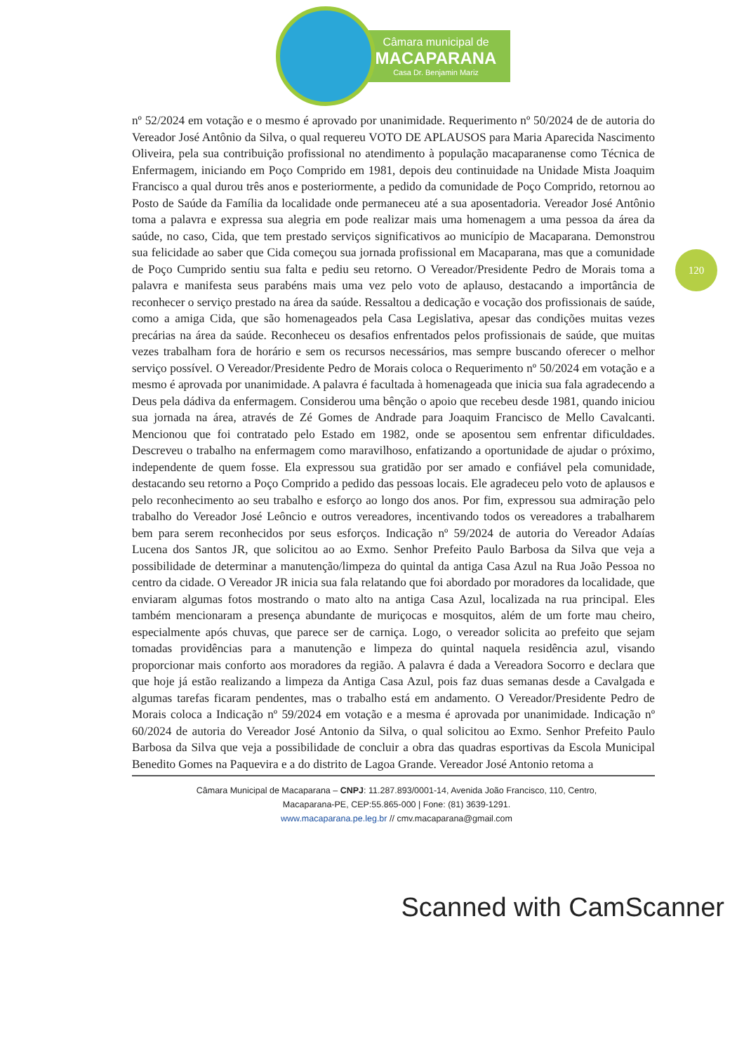Câmara municipal de
MACAPARANA
Casa Dr. Benjamin Mariz
120
nº 52/2024 em votação e o mesmo é aprovado por unanimidade. Requerimento nº 50/2024 de de autoria do Vereador José Antônio da Silva, o qual requereu VOTO DE APLAUSOS para Maria Aparecida Nascimento Oliveira, pela sua contribuição profissional no atendimento à população macaparanense como Técnica de Enfermagem, iniciando em Poço Comprido em 1981, depois deu continuidade na Unidade Mista Joaquim Francisco a qual durou três anos e posteriormente, a pedido da comunidade de Poço Comprido, retornou ao Posto de Saúde da Família da localidade onde permaneceu até a sua aposentadoria. Vereador José Antônio toma a palavra e expressa sua alegria em pode realizar mais uma homenagem a uma pessoa da área da saúde, no caso, Cida, que tem prestado serviços significativos ao município de Macaparana. Demonstrou sua felicidade ao saber que Cida começou sua jornada profissional em Macaparana, mas que a comunidade de Poço Cumprido sentiu sua falta e pediu seu retorno. O Vereador/Presidente Pedro de Morais toma a palavra e manifesta seus parabéns mais uma vez pelo voto de aplauso, destacando a importância de reconhecer o serviço prestado na área da saúde. Ressaltou a dedicação e vocação dos profissionais de saúde, como a amiga Cida, que são homenageados pela Casa Legislativa, apesar das condições muitas vezes precárias na área da saúde. Reconheceu os desafios enfrentados pelos profissionais de saúde, que muitas vezes trabalham fora de horário e sem os recursos necessários, mas sempre buscando oferecer o melhor serviço possível. O Vereador/Presidente Pedro de Morais coloca o Requerimento nº 50/2024 em votação e a mesmo é aprovada por unanimidade. A palavra é facultada à homenageada que inicia sua fala agradecendo a Deus pela dádiva da enfermagem. Considerou uma bênção o apoio que recebeu desde 1981, quando iniciou sua jornada na área, através de Zé Gomes de Andrade para Joaquim Francisco de Mello Cavalcanti. Mencionou que foi contratado pelo Estado em 1982, onde se aposentou sem enfrentar dificuldades. Descreveu o trabalho na enfermagem como maravilhoso, enfatizando a oportunidade de ajudar o próximo, independente de quem fosse. Ela expressou sua gratidão por ser amado e confiável pela comunidade, destacando seu retorno a Poço Comprido a pedido das pessoas locais. Ele agradeceu pelo voto de aplausos e pelo reconhecimento ao seu trabalho e esforço ao longo dos anos. Por fim, expressou sua admiração pelo trabalho do Vereador José Leôncio e outros vereadores, incentivando todos os vereadores a trabalharem bem para serem reconhecidos por seus esforços. Indicação nº 59/2024 de autoria do Vereador Adaías Lucena dos Santos JR, que solicitou ao ao Exmo. Senhor Prefeito Paulo Barbosa da Silva que veja a possibilidade de determinar a manutenção/limpeza do quintal da antiga Casa Azul na Rua João Pessoa no centro da cidade. O Vereador JR inicia sua fala relatando que foi abordado por moradores da localidade, que enviaram algumas fotos mostrando o mato alto na antiga Casa Azul, localizada na rua principal. Eles também mencionaram a presença abundante de muriçocas e mosquitos, além de um forte mau cheiro, especialmente após chuvas, que parece ser de carniça. Logo, o vereador solicita ao prefeito que sejam tomadas providências para a manutenção e limpeza do quintal naquela residência azul, visando proporcionar mais conforto aos moradores da região. A palavra é dada a Vereadora Socorro e declara que que hoje já estão realizando a limpeza da Antiga Casa Azul, pois faz duas semanas desde a Cavalgada e algumas tarefas ficaram pendentes, mas o trabalho está em andamento. O Vereador/Presidente Pedro de Morais coloca a Indicação nº 59/2024 em votação e a mesma é aprovada por unanimidade. Indicação nº 60/2024 de autoria do Vereador José Antonio da Silva, o qual solicitou ao Exmo. Senhor Prefeito Paulo Barbosa da Silva que veja a possibilidade de concluir a obra das quadras esportivas da Escola Municipal Benedito Gomes na Paquevira e a do distrito de Lagoa Grande. Vereador José Antonio retoma a
Câmara Municipal de Macaparana – CNPJ: 11.287.893/0001-14, Avenida João Francisco, 110, Centro,
Macaparana-PE, CEP:55.865-000 | Fone: (81) 3639-1291.
www.macaparana.pe.leg.br // cmv.macaparana@gmail.com
Scanned with CamScanner